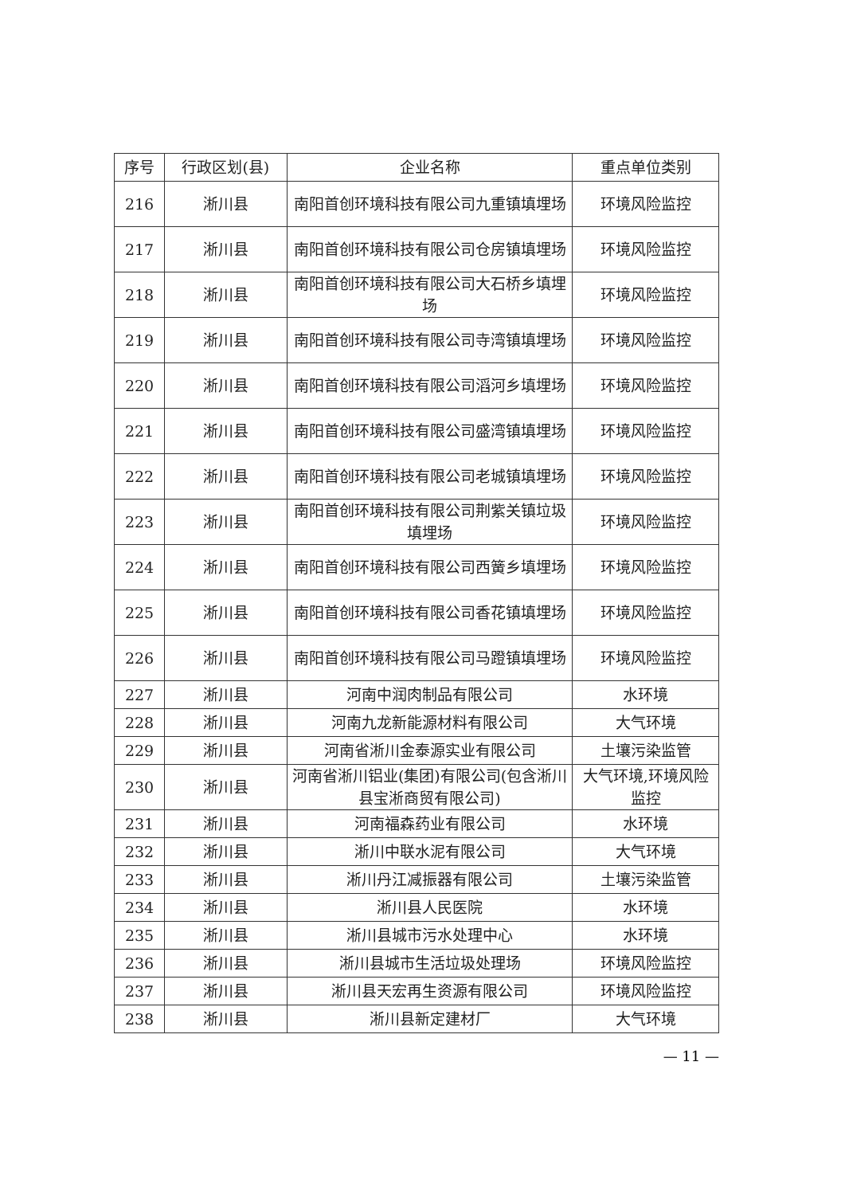| 序号 | 行政区划(县) | 企业名称 | 重点单位类别 |
| --- | --- | --- | --- |
| 216 | 淅川县 | 南阳首创环境科技有限公司九重镇填埋场 | 环境风险监控 |
| 217 | 淅川县 | 南阳首创环境科技有限公司仓房镇填埋场 | 环境风险监控 |
| 218 | 淅川县 | 南阳首创环境科技有限公司大石桥乡填埋场 | 环境风险监控 |
| 219 | 淅川县 | 南阳首创环境科技有限公司寺湾镇填埋场 | 环境风险监控 |
| 220 | 淅川县 | 南阳首创环境科技有限公司滔河乡填埋场 | 环境风险监控 |
| 221 | 淅川县 | 南阳首创环境科技有限公司盛湾镇填埋场 | 环境风险监控 |
| 222 | 淅川县 | 南阳首创环境科技有限公司老城镇填埋场 | 环境风险监控 |
| 223 | 淅川县 | 南阳首创环境科技有限公司荆紫关镇垃圾填埋场 | 环境风险监控 |
| 224 | 淅川县 | 南阳首创环境科技有限公司西簧乡填埋场 | 环境风险监控 |
| 225 | 淅川县 | 南阳首创环境科技有限公司香花镇填埋场 | 环境风险监控 |
| 226 | 淅川县 | 南阳首创环境科技有限公司马蹬镇填埋场 | 环境风险监控 |
| 227 | 淅川县 | 河南中润肉制品有限公司 | 水环境 |
| 228 | 淅川县 | 河南九龙新能源材料有限公司 | 大气环境 |
| 229 | 淅川县 | 河南省淅川金泰源实业有限公司 | 土壤污染监管 |
| 230 | 淅川县 | 河南省淅川铝业(集团)有限公司(包含淅川县宝淅商贸有限公司) | 大气环境,环境风险监控 |
| 231 | 淅川县 | 河南福森药业有限公司 | 水环境 |
| 232 | 淅川县 | 淅川中联水泥有限公司 | 大气环境 |
| 233 | 淅川县 | 淅川丹江减振器有限公司 | 土壤污染监管 |
| 234 | 淅川县 | 淅川县人民医院 | 水环境 |
| 235 | 淅川县 | 淅川县城市污水处理中心 | 水环境 |
| 236 | 淅川县 | 淅川县城市生活垃圾处理场 | 环境风险监控 |
| 237 | 淅川县 | 淅川县天宏再生资源有限公司 | 环境风险监控 |
| 238 | 淅川县 | 淅川县新定建材厂 | 大气环境 |
— 11 —